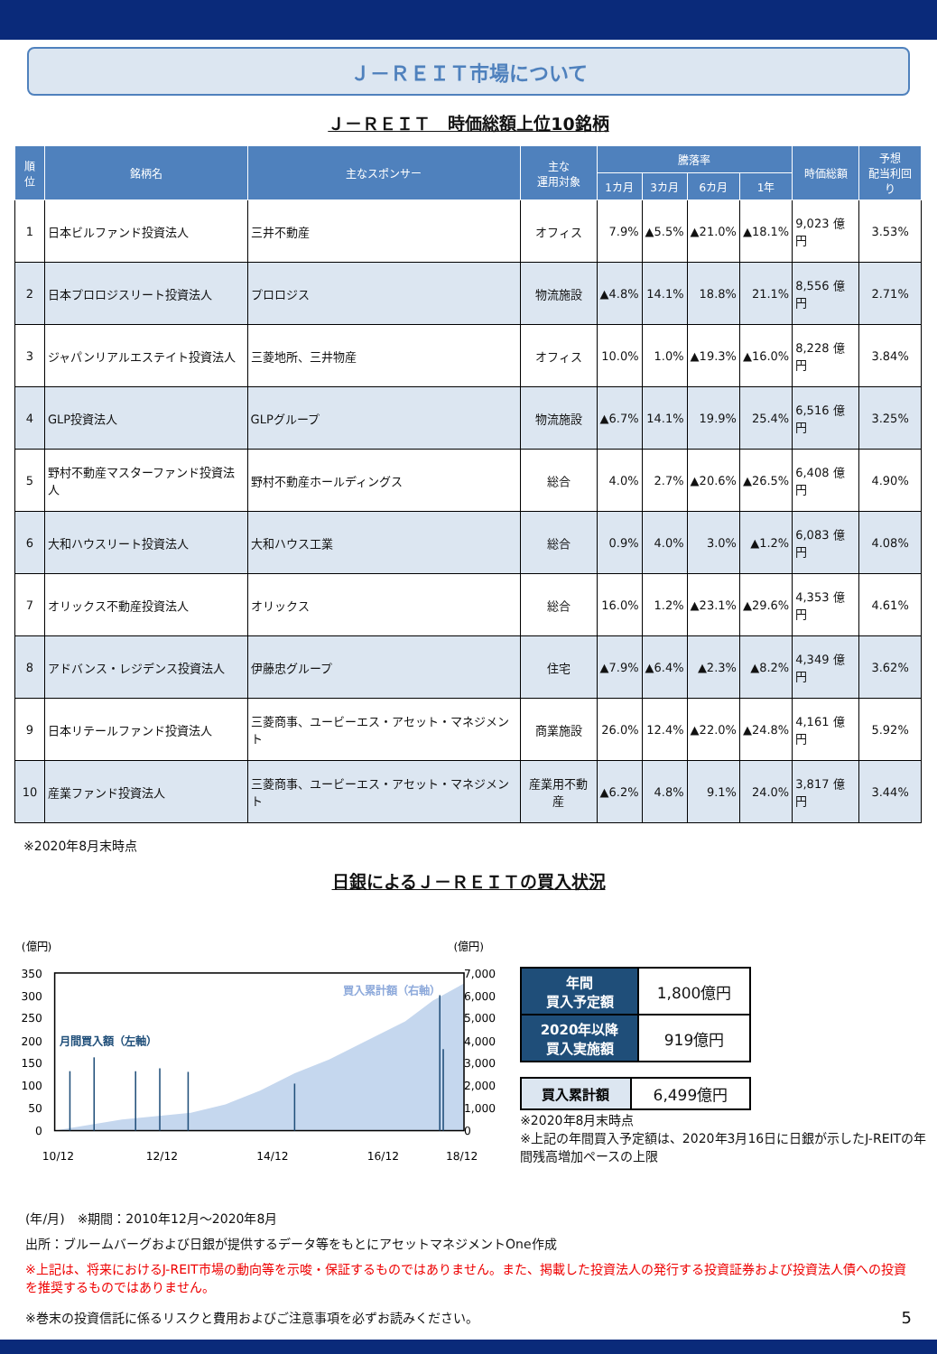Ｊ－ＲＥＩＴ市場について
Ｊ－ＲＥＩＴ　時価総額上位10銘柄
| 順位 | 銘柄名 | 主なスポンサー | 主な 運用対象 | 騰落率 | | | | 時価総額 | 予想 配当利回り |
| --- | --- | --- | --- | --- | --- | --- | --- | --- | --- |
| | | | | 1カ月 | 3カ月 | 6カ月 | 1年 | | |
| 1 | 日本ビルファンド投資法人 | 三井不動産 | オフィス | 7.9% | ▲5.5% | ▲21.0% | ▲18.1% | 9,023 億円 | 3.53% |
| 2 | 日本プロロジスリート投資法人 | プロロジス | 物流施設 | ▲4.8% | 14.1% | 18.8% | 21.1% | 8,556 億円 | 2.71% |
| 3 | ジャパンリアルエステイト投資法人 | 三菱地所、三井物産 | オフィス | 10.0% | 1.0% | ▲19.3% | ▲16.0% | 8,228 億円 | 3.84% |
| 4 | GLP投資法人 | GLPグループ | 物流施設 | ▲6.7% | 14.1% | 19.9% | 25.4% | 6,516 億円 | 3.25% |
| 5 | 野村不動産マスターファンド投資法人 | 野村不動産ホールディングス | 総合 | 4.0% | 2.7% | ▲20.6% | ▲26.5% | 6,408 億円 | 4.90% |
| 6 | 大和ハウスリート投資法人 | 大和ハウス工業 | 総合 | 0.9% | 4.0% | 3.0% | ▲1.2% | 6,083 億円 | 4.08% |
| 7 | オリックス不動産投資法人 | オリックス | 総合 | 16.0% | 1.2% | ▲23.1% | ▲29.6% | 4,353 億円 | 4.61% |
| 8 | アドバンス・レジデンス投資法人 | 伊藤忠グループ | 住宅 | ▲7.9% | ▲6.4% | ▲2.3% | ▲8.2% | 4,349 億円 | 3.62% |
| 9 | 日本リテールファンド投資法人 | 三菱商事、ユービーエス・アセット・マネジメント | 商業施設 | 26.0% | 12.4% | ▲22.0% | ▲24.8% | 4,161 億円 | 5.92% |
| 10 | 産業ファンド投資法人 | 三菱商事、ユービーエス・アセット・マネジメント | 産業用不動産 | ▲6.2% | 4.8% | 9.1% | 24.0% | 3,817 億円 | 3.44% |
※2020年8月末時点
日銀によるＪ－ＲＥＩＴの買入状況
(億円)
(億円)
350
300
250
200
150
100
50
0
7,000
6,000
5,000
4,000
3,000
2,000
1,000
0
買入累計額（右軸）
月間買入額（左軸）
10/12
12/12
14/12
16/12
18/12
| 年間 買入予定額 | 1,800億円 |
| 2020年以降 買入実施額 | 919億円 |
| 買入累計額 | 6,499億円 |
※2020年8月末時点
※上記の年間買入予定額は、2020年3月16日に日銀が示したJ-REITの年間残高増加ペースの上限
(年/月)　※期間：2010年12月～2020年8月
出所：ブルームバーグおよび日銀が提供するデータ等をもとにアセットマネジメントOne作成
※上記は、将来におけるJ-REIT市場の動向等を示唆・保証するものではありません。また、掲載した投資法人の発行する投資証券および投資法人債への投資を推奨するものではありません。
※巻末の投資信託に係るリスクと費用およびご注意事項を必ずお読みください。 5